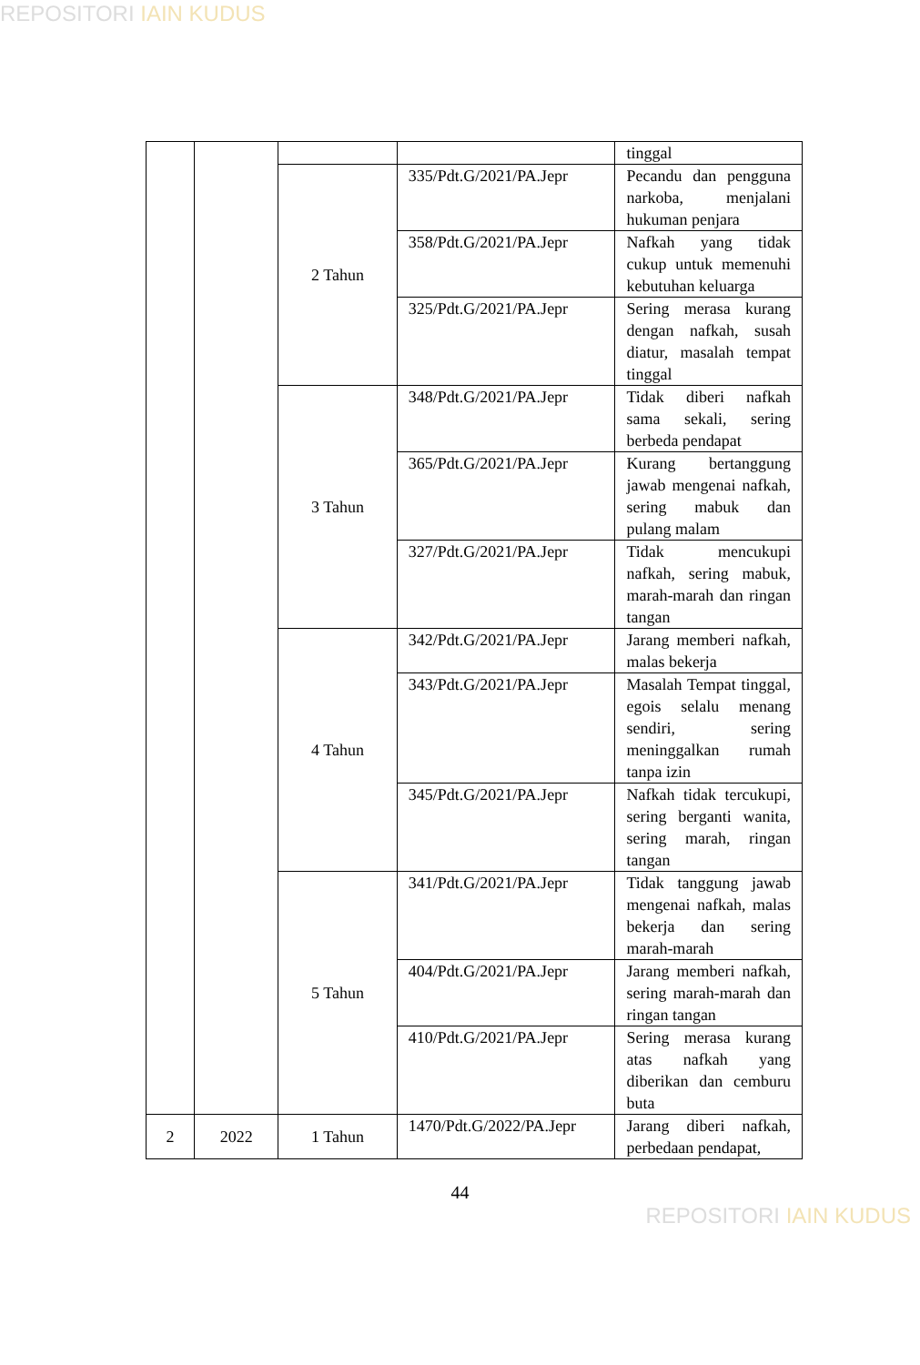REPOSITORI IAIN KUDUS
| | | | | tinggal |
| | | 2 Tahun | 335/Pdt.G/2021/PA.Jepr | Pecandu dan pengguna narkoba, menjalani hukuman penjara |
| | | | 358/Pdt.G/2021/PA.Jepr | Nafkah yang tidak cukup untuk memenuhi kebutuhan keluarga |
| | | | 325/Pdt.G/2021/PA.Jepr | Sering merasa kurang dengan nafkah, susah diatur, masalah tempat tinggal |
| | | 3 Tahun | 348/Pdt.G/2021/PA.Jepr | Tidak diberi nafkah sama sekali, sering berbeda pendapat |
| | | | 365/Pdt.G/2021/PA.Jepr | Kurang bertanggung jawab mengenai nafkah, sering mabuk dan pulang malam |
| | | | 327/Pdt.G/2021/PA.Jepr | Tidak mencukupi nafkah, sering mabuk, marah-marah dan ringan tangan |
| | | 4 Tahun | 342/Pdt.G/2021/PA.Jepr | Jarang memberi nafkah, malas bekerja |
| | | | 343/Pdt.G/2021/PA.Jepr | Masalah Tempat tinggal, egois selalu menang sendiri, sering meninggalkan rumah tanpa izin |
| | | | 345/Pdt.G/2021/PA.Jepr | Nafkah tidak tercukupi, sering berganti wanita, sering marah, ringan tangan |
| | | 5 Tahun | 341/Pdt.G/2021/PA.Jepr | Tidak tanggung jawab mengenai nafkah, malas bekerja dan sering marah-marah |
| | | | 404/Pdt.G/2021/PA.Jepr | Jarang memberi nafkah, sering marah-marah dan ringan tangan |
| | | | 410/Pdt.G/2021/PA.Jepr | Sering merasa kurang atas nafkah yang diberikan dan cemburu buta |
| 2 | 2022 | 1 Tahun | 1470/Pdt.G/2022/PA.Jepr | Jarang diberi nafkah, perbedaan pendapat, |
44
REPOSITORI IAIN KUDUS